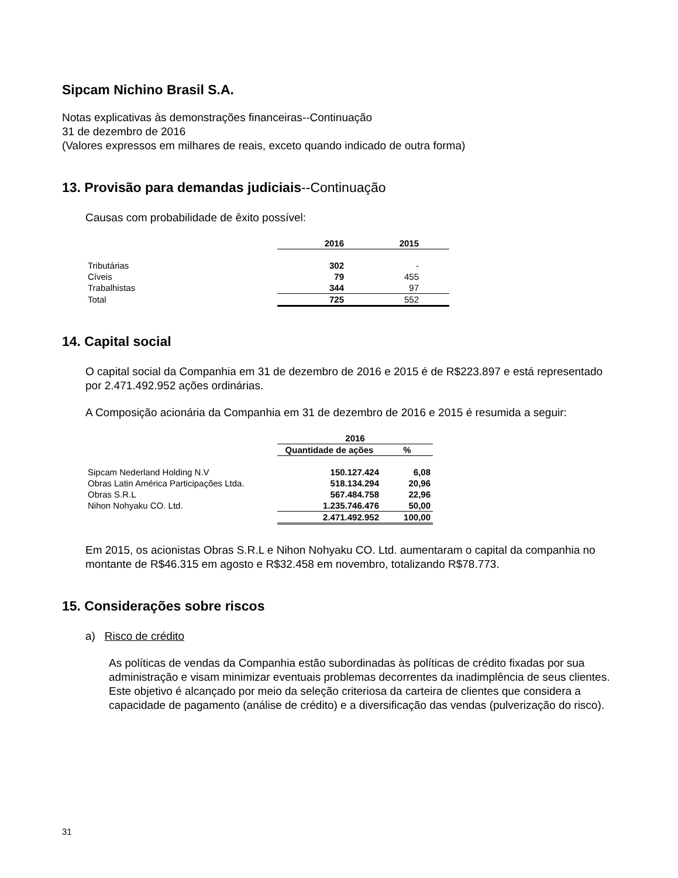Sipcam Nichino Brasil S.A.
Notas explicativas às demonstrações financeiras--Continuação
31 de dezembro de 2016
(Valores expressos em milhares de reais, exceto quando indicado de outra forma)
13. Provisão para demandas judiciais--Continuação
Causas com probabilidade de êxito possível:
| | 2016 | 2015 | |
| Tributárias | 302 | - | |
| Cíveis | 79 | 455 | |
| Trabalhistas | 344 | 97 | |
| Total | 725 | 552 | |
14. Capital social
O capital social da Companhia em 31 de dezembro de 2016 e 2015 é de R$223.897 e está representado por 2.471.492.952 ações ordinárias.
A Composição acionária da Companhia em 31 de dezembro de 2016 e 2015 é resumida a seguir:
| | 2016 | |
| | Quantidade de ações | % |
| Sipcam Nederland Holding N.V | 150.127.424 | 6,08 |
| Obras Latin América Participações Ltda. | 518.134.294 | 20,96 |
| Obras S.R.L | 567.484.758 | 22,96 |
| Nihon Nohyaku CO. Ltd. | 1.235.746.476 | 50,00 |
| | 2.471.492.952 | 100,00 |
Em 2015, os acionistas Obras S.R.L e Nihon Nohyaku CO. Ltd. aumentaram o capital da companhia no montante de R$46.315 em agosto e R$32.458 em novembro, totalizando R$78.773.
15. Considerações sobre riscos
a) Risco de crédito
As políticas de vendas da Companhia estão subordinadas às políticas de crédito fixadas por sua administração e visam minimizar eventuais problemas decorrentes da inadimplência de seus clientes. Este objetivo é alcançado por meio da seleção criteriosa da carteira de clientes que considera a capacidade de pagamento (análise de crédito) e a diversificação das vendas (pulverização do risco).
31